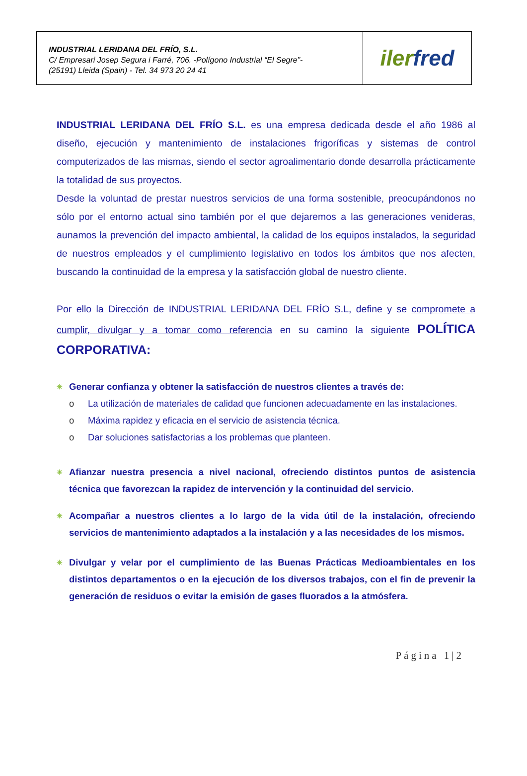| INDUSTRIAL LERIDANA DEL FRÍO, S.L. C/ Empresari Josep Segura i Farré, 706. -Polígono Industrial “El Segre”- (25191) Lleida (Spain) - Tel. 34 973 20 24 41 | iler fred |
INDUSTRIAL LERIDANA DEL FRÍO S.L. es una empresa dedicada desde el año 1986 al diseño, ejecución y mantenimiento de instalaciones frigoríficas y sistemas de control computerizados de las mismas, siendo el sector agroalimentario donde desarrolla prácticamente la totalidad de sus proyectos.
Desde la voluntad de prestar nuestros servicios de una forma sostenible, preocupándonos no sólo por el entorno actual sino también por el que dejaremos a las generaciones venideras, aunamos la prevención del impacto ambiental, la calidad de los equipos instalados, la seguridad de nuestros empleados y el cumplimiento legislativo en todos los ámbitos que nos afecten, buscando la continuidad de la empresa y la satisfacción global de nuestro cliente.
Por ello la Dirección de INDUSTRIAL LERIDANA DEL FRÍO S.L, define y se compromete a cumplir, divulgar y a tomar como referencia en su camino la siguiente POLÍTICA CORPORATIVA:
✳
Generar confianza y obtener la satisfacción de nuestros clientes a través de:
o La utilización de materiales de calidad que funcionen adecuadamente en las instalaciones.
o Máxima rapidez y eficacia en el servicio de asistencia técnica.
o Dar soluciones satisfactorias a los problemas que planteen.
✳
Afianzar nuestra presencia a nivel nacional, ofreciendo distintos puntos de asistencia técnica que favorezcan la rapidez de intervención y la continuidad del servicio.
✳
Acompañar a nuestros clientes a lo largo de la vida útil de la instalación, ofreciendo servicios de mantenimiento adaptados a la instalación y a las necesidades de los mismos.
✳
Divulgar y velar por el cumplimiento de las Buenas Prácticas Medioambientales en los distintos departamentos o en la ejecución de los diversos trabajos, con el fin de prevenir la generación de residuos o evitar la emisión de gases fluorados a la atmósfera.
Página 1|2